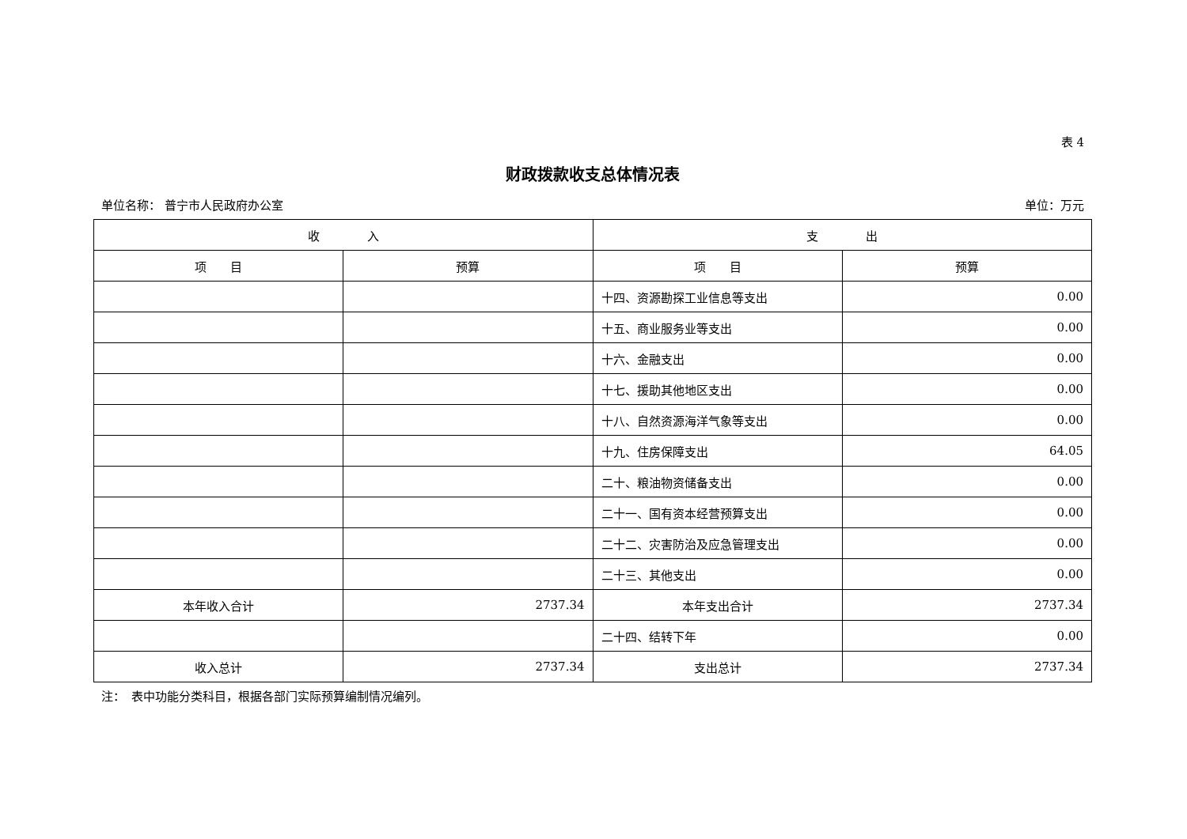表 4
财政拨款收支总体情况表
单位名称： 普宁市人民政府办公室 单位：万元
| 收 入 | | 支 出 | |
| --- | --- | --- | --- |
| 项 目 | 预算 | 项 目 | 预算 |
| | | 十四、资源勘探工业信息等支出 | 0.00 |
| | | 十五、商业服务业等支出 | 0.00 |
| | | 十六、金融支出 | 0.00 |
| | | 十七、援助其他地区支出 | 0.00 |
| | | 十八、自然资源海洋气象等支出 | 0.00 |
| | | 十九、住房保障支出 | 64.05 |
| | | 二十、粮油物资储备支出 | 0.00 |
| | | 二十一、国有资本经营预算支出 | 0.00 |
| | | 二十二、灾害防治及应急管理支出 | 0.00 |
| | | 二十三、其他支出 | 0.00 |
| 本年收入合计 | 2737.34 | 本年支出合计 | 2737.34 |
| | | 二十四、结转下年 | 0.00 |
| 收入总计 | 2737.34 | 支出总计 | 2737.34 |
注：　表中功能分类科目，根据各部门实际预算编制情况编列。